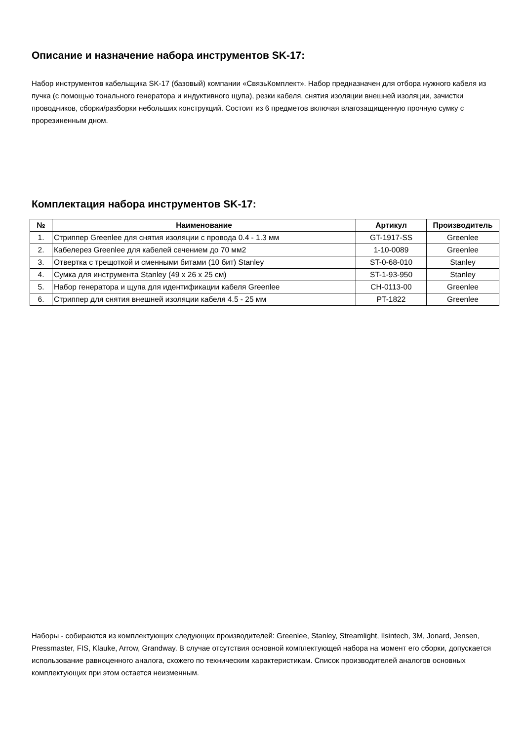Описание и назначение набора инструментов SK-17:
Набор инструментов кабельщика SK-17 (базовый) компании «СвязьКомплект». Набор предназначен для отбора нужного кабеля из пучка (с помощью тонального генератора и индуктивного щупа), резки кабеля, снятия изоляции внешней изоляции, зачистки проводников, сборки/разборки небольших конструкций. Состоит из 6 предметов включая влагозащищенную прочную сумку с прорезиненным дном.
Комплектация набора инструментов SK-17:
| № | Наименование | Артикул | Производитель |
| --- | --- | --- | --- |
| 1. | Стриппер Greenlee для снятия изоляции с провода 0.4 - 1.3 мм | GT-1917-SS | Greenlee |
| 2. | Кабелерез Greenlee для кабелей сечением до 70 мм2 | 1-10-0089 | Greenlee |
| 3. | Отвертка с трещоткой и сменными битами (10 бит) Stanley | ST-0-68-010 | Stanley |
| 4. | Сумка для инструмента Stanley (49 x 26 x 25 см) | ST-1-93-950 | Stanley |
| 5. | Набор генератора и щупа для идентификации кабеля Greenlee | CH-0113-00 | Greenlee |
| 6. | Стриппер для снятия внешней изоляции кабеля 4.5 - 25 мм | PT-1822 | Greenlee |
Наборы - собираются из комплектующих следующих производителей: Greenlee, Stanley, Streamlight, Ilsintech, 3M, Jonard, Jensen, Pressmaster, FIS, Klauke, Arrow, Grandway. В случае отсутствия основной комплектующей набора на момент его сборки, допускается использование равноценного аналога, схожего по техническим характеристикам. Список производителей аналогов основных комплектующих при этом остается неизменным.